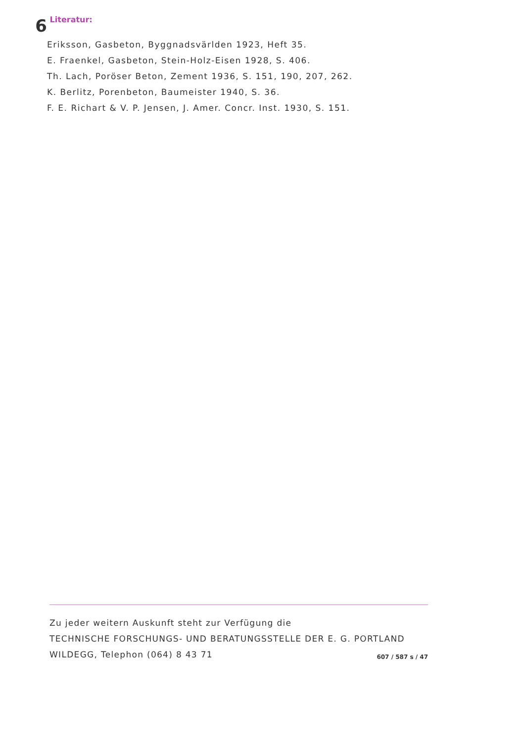6
Literatur:
Eriksson, Gasbeton, Byggnadsvärlden 1923, Heft 35.
E. Fraenkel, Gasbeton, Stein-Holz-Eisen 1928, S. 406.
Th. Lach, Poröser Beton, Zement 1936, S. 151, 190, 207, 262.
K. Berlitz, Porenbeton, Baumeister 1940, S. 36.
F. E. Richart & V. P. Jensen, J. Amer. Concr. Inst. 1930, S. 151.
Zu jeder weitern Auskunft steht zur Verfügung die
TECHNISCHE FORSCHUNGS- UND BERATUNGSSTELLE DER E. G. PORTLAND
WILDEGG, Telephon (064) 8 43 71
607 / 587 s / 47